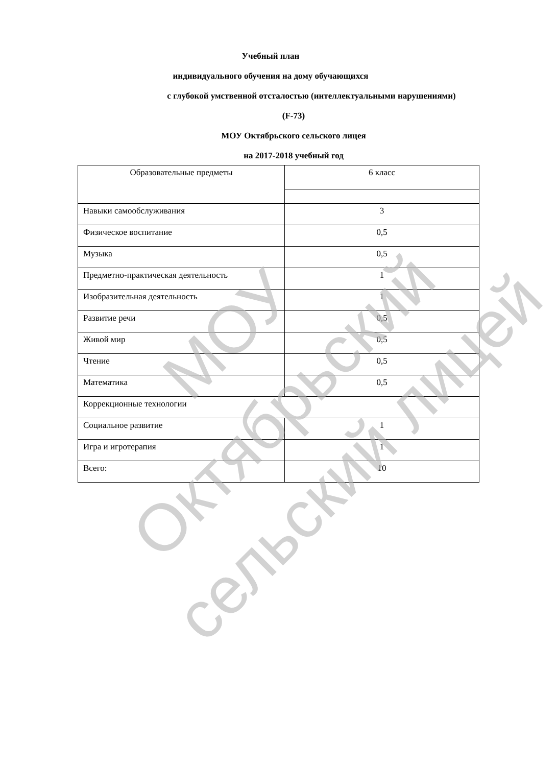Учебный план
индивидуального обучения на дому обучающихся
с глубокой умственной отсталостью (интеллектуальными нарушениями)
(F-73)
МОУ Октябрьского сельского лицея
на 2017-2018 учебный год
| Образовательные предметы | 6 класс |
| --- | --- |
| Навыки самообслуживания | 3 |
| Физическое воспитание | 0,5 |
| Музыка | 0,5 |
| Предметно-практическая деятельность | 1 |
| Изобразительная деятельность | 1 |
| Развитие речи | 0,5 |
| Живой мир | 0,5 |
| Чтение | 0,5 |
| Математика | 0,5 |
| Коррекционные технологии | |
| Социальное развитие | 1 |
| Игра и игротерапия | 1 |
| Всего: | 10 |
МОУ
Октябрьский
сельский лицей